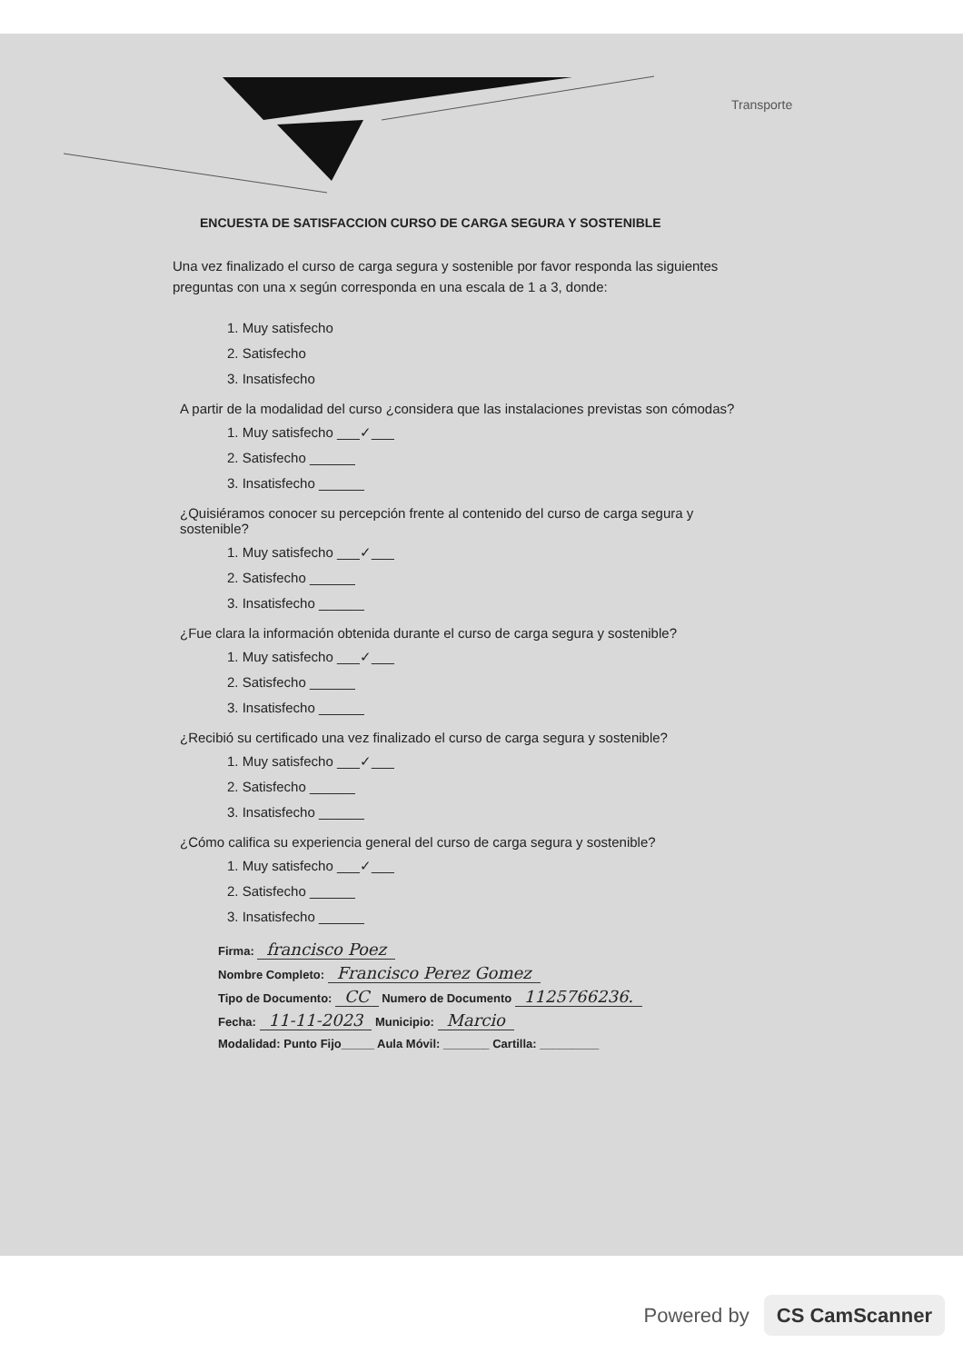Transporte
ENCUESTA DE SATISFACCION CURSO DE CARGA SEGURA Y SOSTENIBLE
Una vez finalizado el curso de carga segura y sostenible por favor responda las siguientes preguntas con una x según corresponda en una escala de 1 a 3, donde:
1. Muy satisfecho
2. Satisfecho
3. Insatisfecho
A partir de la modalidad del curso ¿considera que las instalaciones previstas son cómodas?
1. Muy satisfecho ___✓___
2. Satisfecho ______
3. Insatisfecho ______
¿Quisiéramos conocer su percepción frente al contenido del curso de carga segura y sostenible?
1. Muy satisfecho ___✓___
2. Satisfecho ______
3. Insatisfecho ______
¿Fue clara la información obtenida durante el curso de carga segura y sostenible?
1. Muy satisfecho ___✓___
2. Satisfecho ______
3. Insatisfecho ______
¿Recibió su certificado una vez finalizado el curso de carga segura y sostenible?
1. Muy satisfecho ___✓___
2. Satisfecho ______
3. Insatisfecho ______
¿Cómo califica su experiencia general del curso de carga segura y sostenible?
1. Muy satisfecho ___✓___
2. Satisfecho ______
3. Insatisfecho ______
Firma: francisco Poez
Nombre Completo: Francisco Perez Gomez
Tipo de Documento: CC Numero de Documento 1125766236.
Fecha: 11-11-2023 Municipio: Marcio
Modalidad: Punto Fijo_____ Aula Móvil: _______ Cartilla: _________
Powered by CS CamScanner